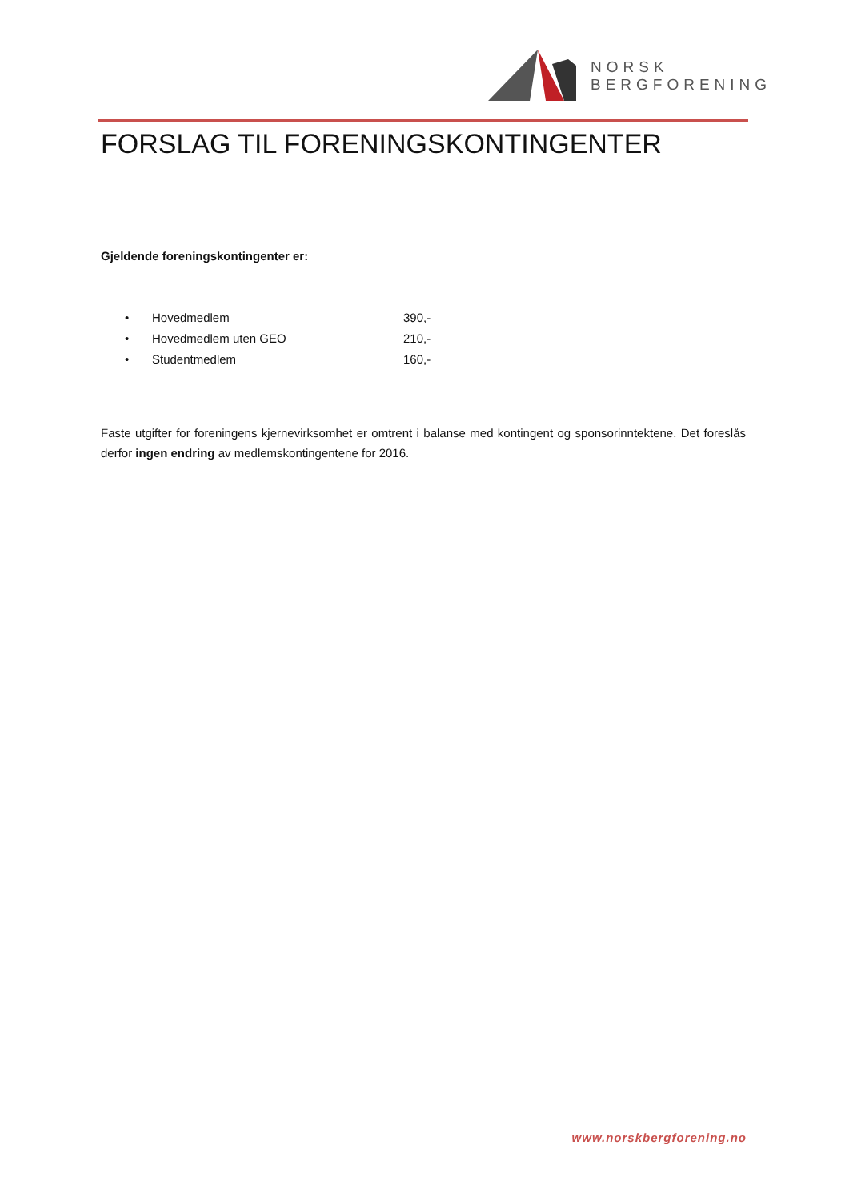NORSK
BERGFORENING
FORSLAG TIL FORENINGSKONTINGENTER
Gjeldende foreningskontingenter er:
• Hovedmedlem 390,-
• Hovedmedlem uten GEO 210,-
• Studentmedlem 160,-
Faste utgifter for foreningens kjernevirksomhet er omtrent i balanse med kontingent og sponsorinntektene. Det foreslås derfor ingen endring av medlemskontingentene for 2016.
www.norskbergforening.no